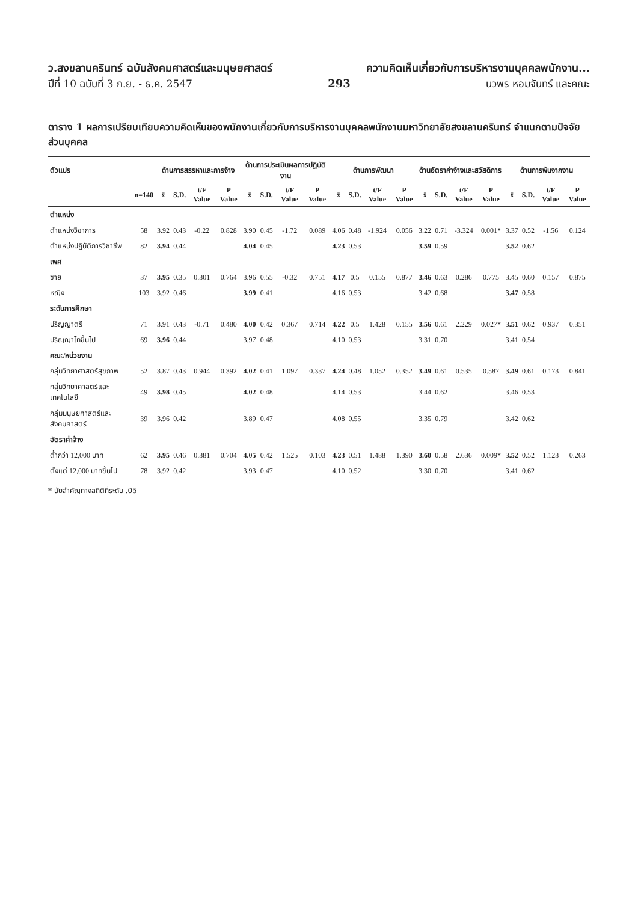ว.สงขลานครินทร์ ฉบับสังคมศาสตร์และมนุษยศาสตร์ ความคิดเห็นเกี่ยวกับการบริหารงานบุคคลพนักงาน...
ปีที่ 10 ฉบับที่ 3 ก.ย. - ธ.ค. 2547 293 นวพร หอมจันทร์ และคณะ
ตาราง 1 ผลการเปรียบเทียบความคิดเห็นของพนักงานเกี่ยวกับการบริหารงานบุคคลพนักงานมหาวิทยาลัยสงขลานครินทร์ จำแนกตามปัจจัยส่วนบุคคล
| ตัวแปร | | ด้านการสรรหาและการจ้าง | | | | ด้านการประเมินผลการปฏิบัติงาน | | | | ด้านการพัฒนา | | | | ด้านอัตราค่าจ้างและสวัสดิการ | | | | ด้านการพ้นจากงาน | | | |
| --- | --- | --- | --- | --- | --- | --- | --- | --- | --- | --- | --- | --- | --- | --- | --- | --- | --- | --- | --- | --- | --- |
| | n=140 | x̄ | S.D. | t/F Value | P Value | x̄ | S.D. | t/F Value | P Value | x̄ | S.D. | t/F Value | P Value | x̄ | S.D. | t/F Value | P Value | x̄ | S.D. | t/F Value | P Value |
| ตำแหน่ง | | | | | | | | | | | | | | | | | | | | | |
| ตำแหน่งวิชาการ | 58 | 3.92 | 0.43 | -0.22 | 0.828 | 3.90 | 0.45 | -1.72 | 0.089 | 4.06 | 0.48 | -1.924 | 0.056 | 3.22 | 0.71 | -3.324 | 0.001* | 3.37 | 0.52 | -1.56 | 0.124 |
| ตำแหน่งปฏิบัติการวิชาชีพ | 82 | 3.94 | 0.44 | | | 4.04 | 0.45 | | | 4.23 | 0.53 | | | 3.59 | 0.59 | | | 3.52 | 0.62 | | |
| เพศ | | | | | | | | | | | | | | | | | | | | | |
| ชาย | 37 | 3.95 | 0.35 | 0.301 | 0.764 | 3.96 | 0.55 | -0.32 | 0.751 | 4.17 | 0.5 | 0.155 | 0.877 | 3.46 | 0.63 | 0.286 | 0.775 | 3.45 | 0.60 | 0.157 | 0.875 |
| หญิง | 103 | 3.92 | 0.46 | | | 3.99 | 0.41 | | | 4.16 | 0.53 | | | 3.42 | 0.68 | | | 3.47 | 0.58 | | |
| ระดับการศึกษา | | | | | | | | | | | | | | | | | | | | | |
| ปริญญาตรี | 71 | 3.91 | 0.43 | -0.71 | 0.480 | 4.00 | 0.42 | 0.367 | 0.714 | 4.22 | 0.5 | 1.428 | 0.155 | 3.56 | 0.61 | 2.229 | 0.027* | 3.51 | 0.62 | 0.937 | 0.351 |
| ปริญญาโทขึ้นไป | 69 | 3.96 | 0.44 | | | 3.97 | 0.48 | | | 4.10 | 0.53 | | | 3.31 | 0.70 | | | 3.41 | 0.54 | | |
| คณะ/หน่วยงาน | | | | | | | | | | | | | | | | | | | | | |
| กลุ่มวิทยาศาสตร์สุขภาพ | 52 | 3.87 | 0.43 | 0.944 | 0.392 | 4.02 | 0.41 | 1.097 | 0.337 | 4.24 | 0.48 | 1.052 | 0.352 | 3.49 | 0.61 | 0.535 | 0.587 | 3.49 | 0.61 | 0.173 | 0.841 |
| กลุ่มวิทยาศาสตร์และเทคโนโลยี | 49 | 3.98 | 0.45 | | | 4.02 | 0.48 | | | 4.14 | 0.53 | | | 3.44 | 0.62 | | | 3.46 | 0.53 | | |
| กลุ่มมนุษยศาสตร์และสังคมศาสตร์ | 39 | 3.96 | 0.42 | | | 3.89 | 0.47 | | | 4.08 | 0.55 | | | 3.35 | 0.79 | | | 3.42 | 0.62 | | |
| อัตราค่าจ้าง | | | | | | | | | | | | | | | | | | | | | |
| ต่ำกว่า 12,000 บาท | 62 | 3.95 | 0.46 | 0.381 | 0.704 | 4.05 | 0.42 | 1.525 | 0.103 | 4.23 | 0.51 | 1.488 | 1.390 | 3.60 | 0.58 | 2.636 | 0.009* | 3.52 | 0.52 | 1.123 | 0.263 |
| ตั้งแต่ 12,000 บาทขึ้นไป | 78 | 3.92 | 0.42 | | | 3.93 | 0.47 | | | 4.10 | 0.52 | | | 3.30 | 0.70 | | | 3.41 | 0.62 | | |
* นัยสำคัญทางสถิติที่ระดับ .05